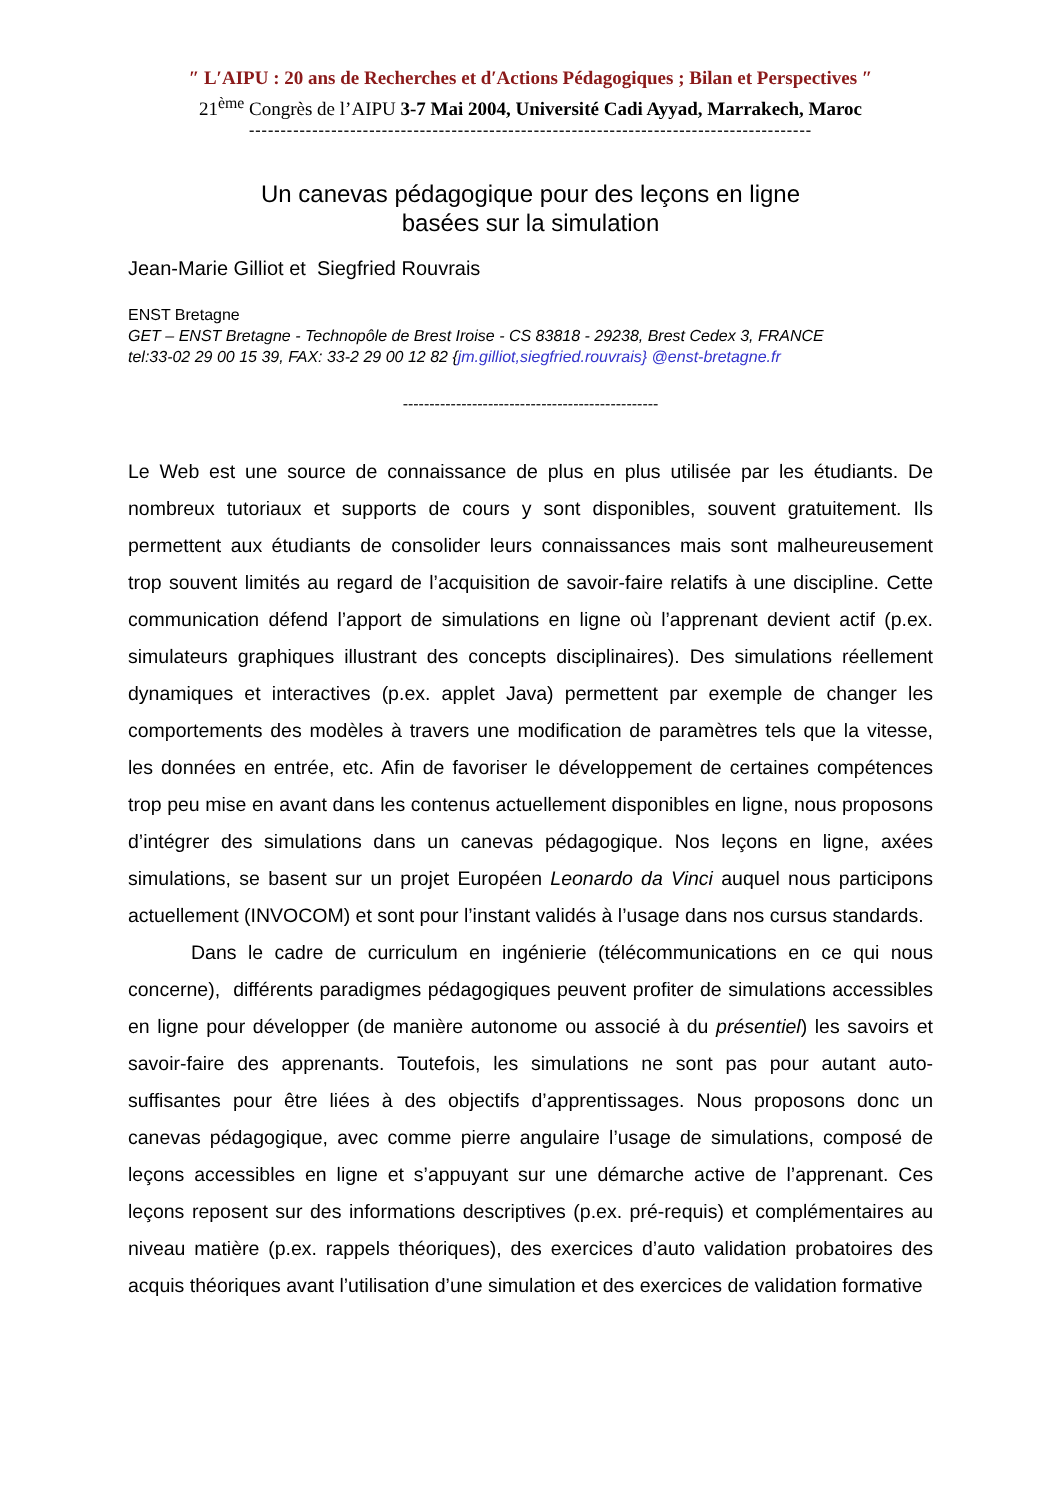″ L′AIPU : 20 ans de Recherches et d′Actions Pédagogiques ; Bilan et Perspectives ″
21<sup>ème</sup> Congrès de l’AIPU 3-7 Mai 2004, Université Cadi Ayyad, Marrakech, Maroc
-----------------------------------------------------------------------------------------
Un canevas pédagogique pour des leçons en ligne
basées sur la simulation
Jean-Marie Gilliot et Siegfried Rouvrais
ENST Bretagne
GET – ENST Bretagne - Technopôle de Brest Iroise - CS 83818 - 29238, Brest Cedex 3, FRANCE
tel:33-02 29 00 15 39, FAX: 33-2 29 00 12 82 {jm.gilliot,siegfried.rouvrais} @enst-bretagne.fr
------------------------------------------------
Le Web est une source de connaissance de plus en plus utilisée par les étudiants. De nombreux tutoriaux et supports de cours y sont disponibles, souvent gratuitement. Ils permettent aux étudiants de consolider leurs connaissances mais sont malheureusement trop souvent limités au regard de l’acquisition de savoir-faire relatifs à une discipline. Cette communication défend l’apport de simulations en ligne où l’apprenant devient actif (p.ex. simulateurs graphiques illustrant des concepts disciplinaires). Des simulations réellement dynamiques et interactives (p.ex. applet Java) permettent par exemple de changer les comportements des modèles à travers une modification de paramètres tels que la vitesse, les données en entrée, etc. Afin de favoriser le développement de certaines compétences trop peu mise en avant dans les contenus actuellement disponibles en ligne, nous proposons d’intégrer des simulations dans un canevas pédagogique. Nos leçons en ligne, axées simulations, se basent sur un projet Européen Leonardo da Vinci auquel nous participons actuellement (INVOCOM) et sont pour l’instant validés à l’usage dans nos cursus standards.
Dans le cadre de curriculum en ingénierie (télécommunications en ce qui nous concerne), différents paradigmes pédagogiques peuvent profiter de simulations accessibles en ligne pour développer (de manière autonome ou associé à du présentiel) les savoirs et savoir-faire des apprenants. Toutefois, les simulations ne sont pas pour autant auto-suffisantes pour être liées à des objectifs d’apprentissages. Nous proposons donc un canevas pédagogique, avec comme pierre angulaire l’usage de simulations, composé de leçons accessibles en ligne et s’appuyant sur une démarche active de l’apprenant. Ces leçons reposent sur des informations descriptives (p.ex. pré-requis) et complémentaires au niveau matière (p.ex. rappels théoriques), des exercices d’auto validation probatoires des acquis théoriques avant l’utilisation d’une simulation et des exercices de validation formative